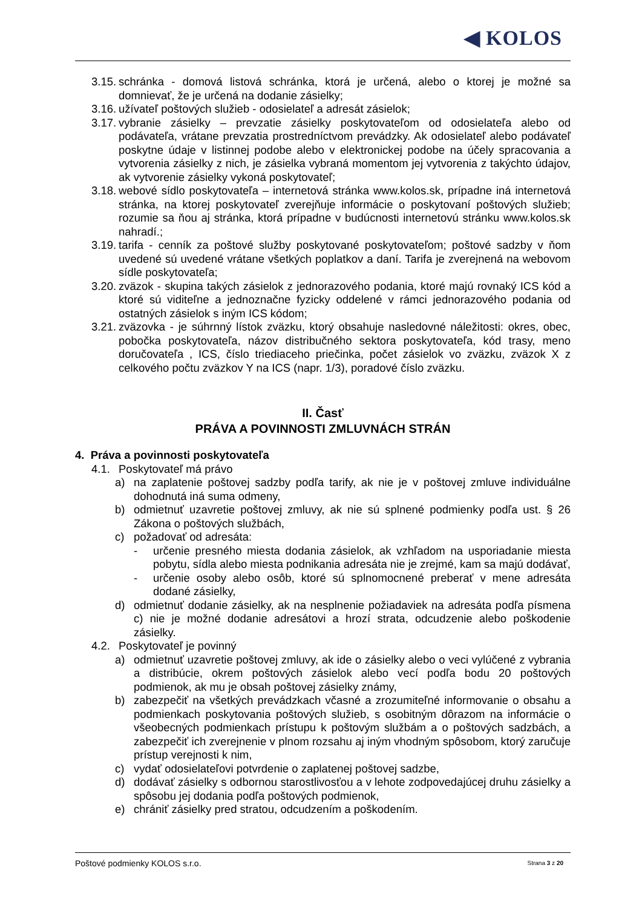◀ KOLOS
3.15. schránka - domová listová schránka, ktorá je určená, alebo o ktorej je možné sa domnievať, že je určená na dodanie zásielky;
3.16. užívateľ poštových služieb - odosielateľ a adresát zásielok;
3.17. vybranie zásielky – prevzatie zásielky poskytovateľom od odosielateľa alebo od podávateľa, vrátane prevzatia prostredníctvom prevádzky. Ak odosielateľ alebo podávateľ poskytne údaje v listinnej podobe alebo v elektronickej podobe na účely spracovania a vytvorenia zásielky z nich, je zásielka vybraná momentom jej vytvorenia z takýchto údajov, ak vytvorenie zásielky vykoná poskytovateľ;
3.18. webové sídlo poskytovateľa – internetová stránka www.kolos.sk, prípadne iná internetová stránka, na ktorej poskytovateľ zverejňuje informácie o poskytovaní poštových služieb; rozumie sa ňou aj stránka, ktorá prípadne v budúcnosti internetovú stránku www.kolos.sk nahradí.;
3.19. tarifa - cenník za poštové služby poskytované poskytovateľom; poštové sadzby v ňom uvedené sú uvedené vrátane všetkých poplatkov a daní. Tarifa je zverejnená na webovom sídle poskytovateľa;
3.20. zväzok - skupina takých zásielok z jednorazového podania, ktoré majú rovnaký ICS kód a ktoré sú viditeľne a jednoznačne fyzicky oddelené v rámci jednorazového podania od ostatných zásielok s iným ICS kódom;
3.21. zväzovka - je súhrnný lístok zväzku, ktorý obsahuje nasledovné náležitosti: okres, obec, pobočka poskytovateľa, názov distribučného sektora poskytovateľa, kód trasy, meno doručovateľa , ICS, číslo triediaceho priečinka, počet zásielok vo zväzku, zväzok X z celkového počtu zväzkov Y na ICS (napr. 1/3), poradové číslo zväzku.
II. Časť
PRÁVA A POVINNOSTI ZMLUVNÁCH STRÁN
4. Práva a povinnosti poskytovateľa
4.1. Poskytovateľ má právo
a) na zaplatenie poštovej sadzby podľa tarify, ak nie je v poštovej zmluve individuálne dohodnutá iná suma odmeny,
b) odmietnuť uzavretie poštovej zmluvy, ak nie sú splnené podmienky podľa ust. § 26 Zákona o poštových službách,
c) požadovať od adresáta:
- určenie presného miesta dodania zásielok, ak vzhľadom na usporiadanie miesta pobytu, sídla alebo miesta podnikania adresáta nie je zrejmé, kam sa majú dodávať,
- určenie osoby alebo osôb, ktoré sú splnomocnené preberať v mene adresáta dodané zásielky,
d) odmietnuť dodanie zásielky, ak na nesplnenie požiadaviek na adresáta podľa písmena c) nie je možné dodanie adresátovi a hrozí strata, odcudzenie alebo poškodenie zásielky.
4.2. Poskytovateľ je povinný
a) odmietnuť uzavretie poštovej zmluvy, ak ide o zásielky alebo o veci vylúčené z vybrania a distribúcie, okrem poštových zásielok alebo vecí podľa bodu 20 poštových podmienok, ak mu je obsah poštovej zásielky známy,
b) zabezpečiť na všetkých prevádzkach včasné a zrozumiteľné informovanie o obsahu a podmienkach poskytovania poštových služieb, s osobitným dôrazom na informácie o všeobecných podmienkach prístupu k poštovým službám a o poštových sadzbách, a zabezpečiť ich zverejnenie v plnom rozsahu aj iným vhodným spôsobom, ktorý zaručuje prístup verejnosti k nim,
c) vydať odosielateľovi potvrdenie o zaplatenej poštovej sadzbe,
d) dodávať zásielky s odbornou starostlivosťou a v lehote zodpovedajúcej druhu zásielky a spôsobu jej dodania podľa poštových podmienok,
e) chrániť zásielky pred stratou, odcudzením a poškodením.
Poštové podmienky KOLOS s.r.o. Strana 3 z 20